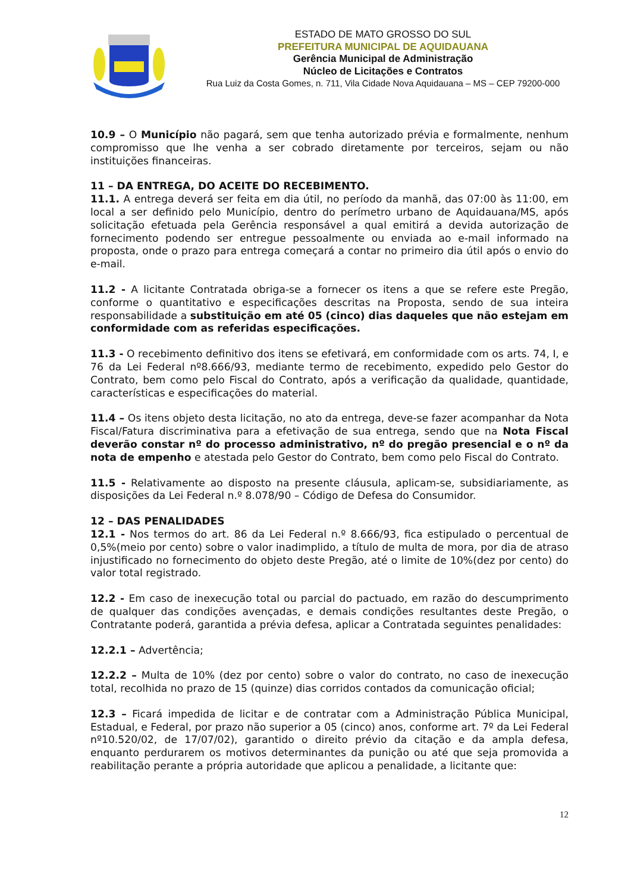ESTADO DE MATO GROSSO DO SUL
PREFEITURA MUNICIPAL DE AQUIDAUANA
Gerência Municipal de Administração
Núcleo de Licitações e Contratos
Rua Luiz da Costa Gomes, n. 711, Vila Cidade Nova Aquidauana – MS – CEP 79200-000
10.9 – O Município não pagará, sem que tenha autorizado prévia e formalmente, nenhum compromisso que lhe venha a ser cobrado diretamente por terceiros, sejam ou não instituições financeiras.
11 – DA ENTREGA, DO ACEITE DO RECEBIMENTO.
11.1. A entrega deverá ser feita em dia útil, no período da manhã, das 07:00 às 11:00, em local a ser definido pelo Município, dentro do perímetro urbano de Aquidauana/MS, após solicitação efetuada pela Gerência responsável a qual emitirá a devida autorização de fornecimento podendo ser entregue pessoalmente ou enviada ao e-mail informado na proposta, onde o prazo para entrega começará a contar no primeiro dia útil após o envio do e-mail.
11.2 - A licitante Contratada obriga-se a fornecer os itens a que se refere este Pregão, conforme o quantitativo e especificações descritas na Proposta, sendo de sua inteira responsabilidade a substituição em até 05 (cinco) dias daqueles que não estejam em conformidade com as referidas especificações.
11.3 - O recebimento definitivo dos itens se efetivará, em conformidade com os arts. 74, I, e 76 da Lei Federal nº8.666/93, mediante termo de recebimento, expedido pelo Gestor do Contrato, bem como pelo Fiscal do Contrato, após a verificação da qualidade, quantidade, características e especificações do material.
11.4 – Os itens objeto desta licitação, no ato da entrega, deve-se fazer acompanhar da Nota Fiscal/Fatura discriminativa para a efetivação de sua entrega, sendo que na Nota Fiscal deverão constar nº do processo administrativo, nº do pregão presencial e o nº da nota de empenho e atestada pelo Gestor do Contrato, bem como pelo Fiscal do Contrato.
11.5 - Relativamente ao disposto na presente cláusula, aplicam-se, subsidiariamente, as disposições da Lei Federal n.º 8.078/90 – Código de Defesa do Consumidor.
12 – DAS PENALIDADES
12.1 - Nos termos do art. 86 da Lei Federal n.º 8.666/93, fica estipulado o percentual de 0,5%(meio por cento) sobre o valor inadimplido, a título de multa de mora, por dia de atraso injustificado no fornecimento do objeto deste Pregão, até o limite de 10%(dez por cento) do valor total registrado.
12.2 - Em caso de inexecução total ou parcial do pactuado, em razão do descumprimento de qualquer das condições avençadas, e demais condições resultantes deste Pregão, o Contratante poderá, garantida a prévia defesa, aplicar a Contratada seguintes penalidades:
12.2.1 – Advertência;
12.2.2 – Multa de 10% (dez por cento) sobre o valor do contrato, no caso de inexecução total, recolhida no prazo de 15 (quinze) dias corridos contados da comunicação oficial;
12.3 – Ficará impedida de licitar e de contratar com a Administração Pública Municipal, Estadual, e Federal, por prazo não superior a 05 (cinco) anos, conforme art. 7º da Lei Federal nº10.520/02, de 17/07/02), garantido o direito prévio da citação e da ampla defesa, enquanto perdurarem os motivos determinantes da punição ou até que seja promovida a reabilitação perante a própria autoridade que aplicou a penalidade, a licitante que:
12